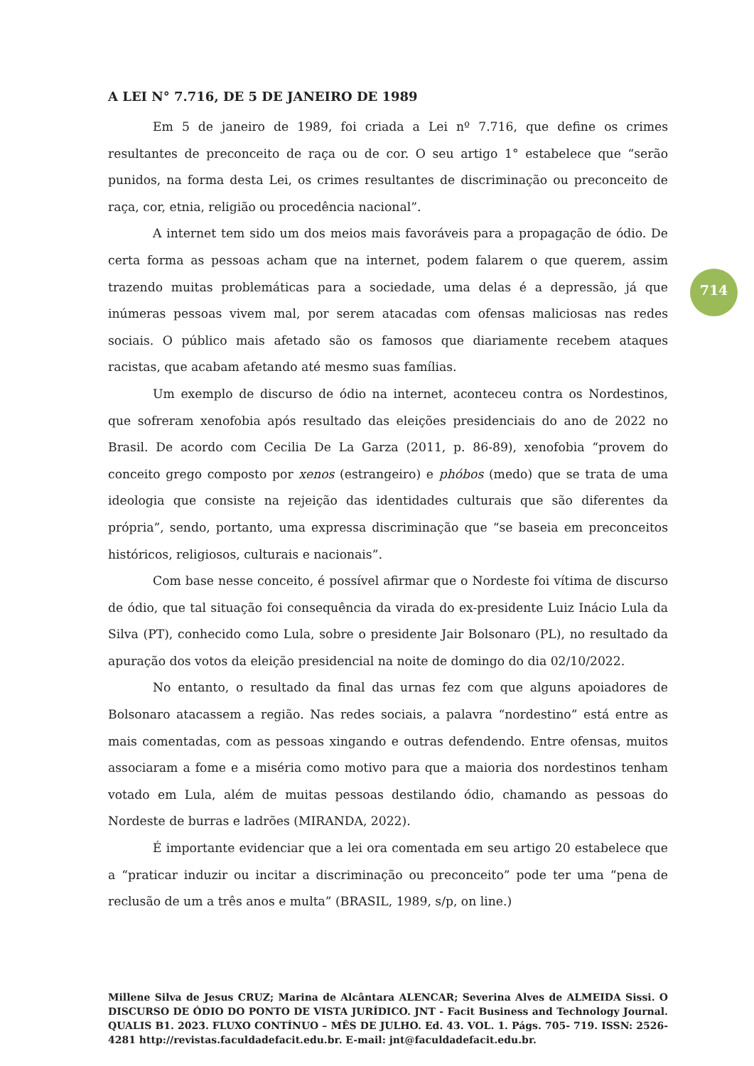A LEI N° 7.716, DE 5 DE JANEIRO DE 1989
Em 5 de janeiro de 1989, foi criada a Lei nº 7.716, que define os crimes resultantes de preconceito de raça ou de cor. O seu artigo 1° estabelece que “serão punidos, na forma desta Lei, os crimes resultantes de discriminação ou preconceito de raça, cor, etnia, religião ou procedência nacional”.
A internet tem sido um dos meios mais favoráveis para a propagação de ódio. De certa forma as pessoas acham que na internet, podem falarem o que querem, assim trazendo muitas problemáticas para a sociedade, uma delas é a depressão, já que inúmeras pessoas vivem mal, por serem atacadas com ofensas maliciosas nas redes sociais. O público mais afetado são os famosos que diariamente recebem ataques racistas, que acabam afetando até mesmo suas famílias.
Um exemplo de discurso de ódio na internet, aconteceu contra os Nordestinos, que sofreram xenofobia após resultado das eleições presidenciais do ano de 2022 no Brasil. De acordo com Cecilia De La Garza (2011, p. 86-89), xenofobia “provem do conceito grego composto por xenos (estrangeiro) e phóbos (medo) que se trata de uma ideologia que consiste na rejeição das identidades culturais que são diferentes da própria”, sendo, portanto, uma expressa discriminação que “se baseia em preconceitos históricos, religiosos, culturais e nacionais”.
Com base nesse conceito, é possível afirmar que o Nordeste foi vítima de discurso de ódio, que tal situação foi consequência da virada do ex-presidente Luiz Inácio Lula da Silva (PT), conhecido como Lula, sobre o presidente Jair Bolsonaro (PL), no resultado da apuração dos votos da eleição presidencial na noite de domingo do dia 02/10/2022.
No entanto, o resultado da final das urnas fez com que alguns apoiadores de Bolsonaro atacassem a região. Nas redes sociais, a palavra “nordestino” está entre as mais comentadas, com as pessoas xingando e outras defendendo. Entre ofensas, muitos associaram a fome e a miséria como motivo para que a maioria dos nordestinos tenham votado em Lula, além de muitas pessoas destilando ódio, chamando as pessoas do Nordeste de burras e ladrões (MIRANDA, 2022).
É importante evidenciar que a lei ora comentada em seu artigo 20 estabelece que a “praticar induzir ou incitar a discriminação ou preconceito” pode ter uma “pena de reclusão de um a três anos e multa” (BRASIL, 1989, s/p, on line.)
714
Millene Silva de Jesus CRUZ; Marina de Alcântara ALENCAR; Severina Alves de ALMEIDA Sissi. O DISCURSO DE ÓDIO DO PONTO DE VISTA JURÍDICO. JNT - Facit Business and Technology Journal. QUALIS B1. 2023. FLUXO CONTÍNUO – MÊS DE JULHO. Ed. 43. VOL. 1. Págs. 705- 719. ISSN: 2526-4281 http://revistas.faculdadefacit.edu.br. E-mail: jnt@faculdadefacit.edu.br.